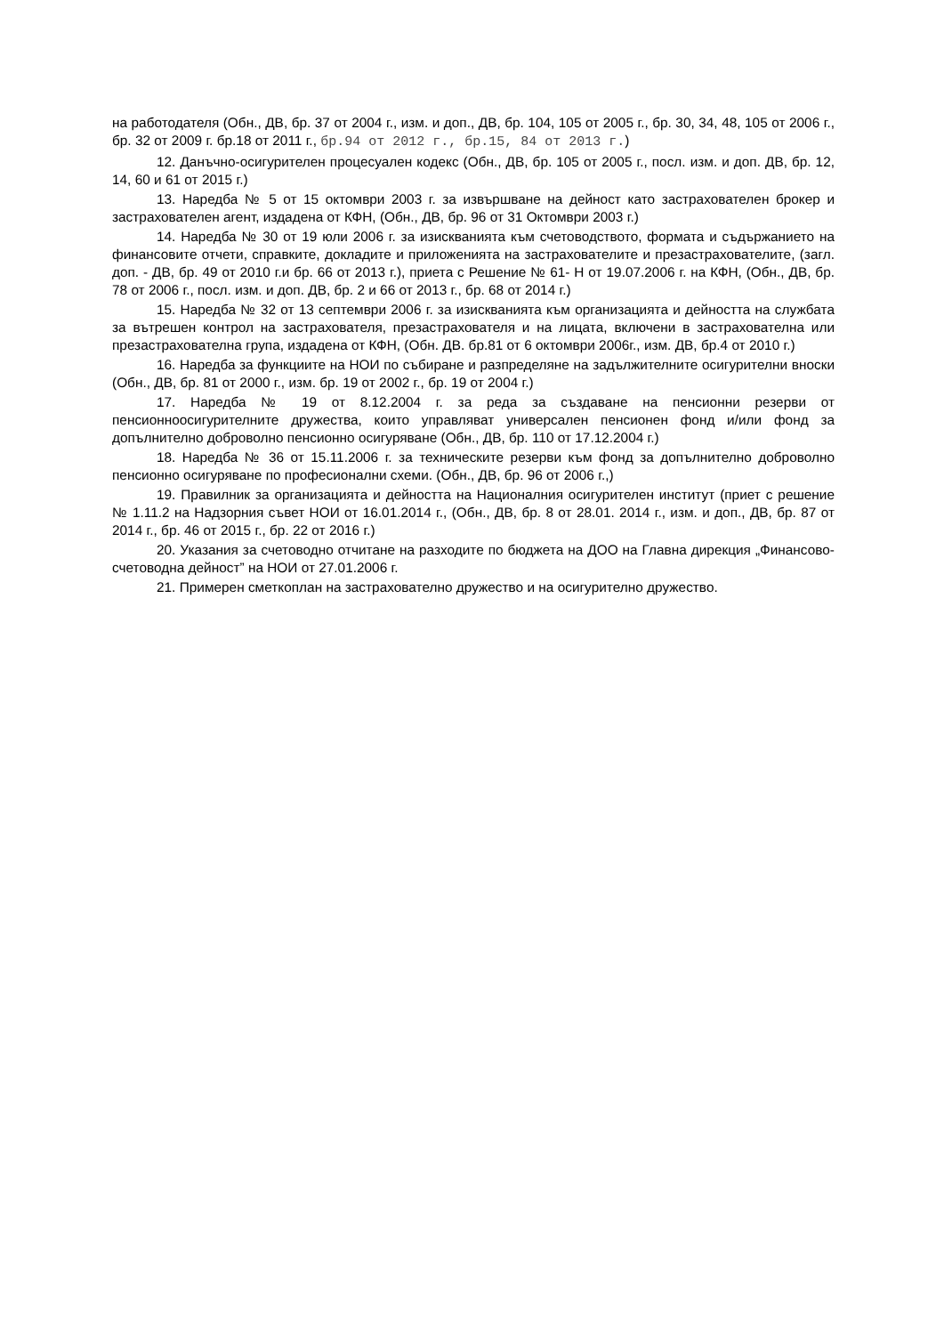на работодателя (Обн., ДВ, бр. 37 от 2004 г., изм. и доп., ДВ, бр. 104, 105 от 2005 г., бр. 30, 34, 48, 105 от 2006 г., бр. 32 от 2009 г. бр.18 от 2011 г., бр.94 от 2012 г., бр.15, 84 от 2013 г.)
12. Данъчно-осигурителен процесуален кодекс (Обн., ДВ, бр. 105 от 2005 г., посл. изм. и доп. ДВ, бр. 12, 14, 60 и 61 от 2015 г.)
13. Наредба № 5 от 15 октомври 2003 г. за извършване на дейност като застрахователен брокер и застрахователен агент, издадена от КФН, (Обн., ДВ, бр. 96 от 31 Октомври 2003 г.)
14. Наредба № 30 от 19 юли 2006 г. за изискванията към счетоводството, формата и съдържанието на финансовите отчети, справките, докладите и приложенията на застрахователите и презастрахователите, (загл. доп. - ДВ, бр. 49 от 2010 г.и бр. 66 от 2013 г.), приета с Решение № 61- Н от 19.07.2006 г. на КФН, (Обн., ДВ, бр. 78 от 2006 г., посл. изм. и доп. ДВ, бр. 2 и 66 от 2013 г., бр. 68 от 2014 г.)
15. Наредба № 32 от 13 септември 2006 г. за изискванията към организацията и дейността на службата за вътрешен контрол на застрахователя, презастрахователя и на лицата, включени в застрахователна или презастрахователна група, издадена от КФН, (Обн. ДВ. бр.81 от 6 октомври 2006г., изм. ДВ, бр.4 от 2010 г.)
16. Наредба за функциите на НОИ по събиране и разпределяне на задължителните осигурителни вноски (Обн., ДВ, бр. 81 от 2000 г., изм. бр. 19 от 2002 г., бр. 19 от 2004 г.)
17. Наредба № 19 от 8.12.2004 г. за реда за създаване на пенсионни резерви от пенсионноосигурителните дружества, които управляват универсален пенсионен фонд и/или фонд за допълнително доброволно пенсионно осигуряване (Обн., ДВ, бр. 110 от 17.12.2004 г.)
18. Наредба № 36 от 15.11.2006 г. за техническите резерви към фонд за допълнително доброволно пенсионно осигуряване по професионални схеми. (Обн., ДВ, бр. 96 от 2006 г.,)
19. Правилник за организацията и дейността на Националния осигурителен институт (приет с решение № 1.11.2 на Надзорния съвет НОИ от 16.01.2014 г., (Обн., ДВ, бр. 8 от 28.01. 2014 г., изм. и доп., ДВ, бр. 87 от 2014 г., бр. 46 от 2015 г., бр. 22 от 2016 г.)
20. Указания за счетоводно отчитане на разходите по бюджета на ДОО на Главна дирекция „Финансово-счетоводна дейност” на НОИ от 27.01.2006 г.
21. Примерен сметкоплан на застрахователно дружество и на осигурително дружество.